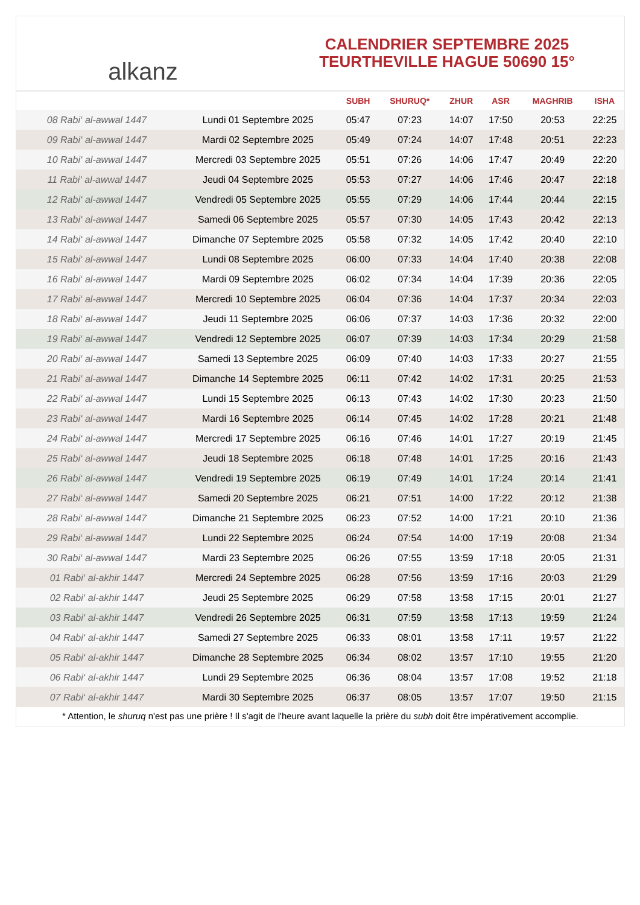alkanz
CALENDRIER SEPTEMBRE 2025
TEURTHEVILLE HAGUE 50690 15°
| | | SUBH | SHURUQ* | ZHUR | ASR | MAGHRIB | ISHA |
| --- | --- | --- | --- | --- | --- | --- | --- |
| 08 Rabi‘ al-awwal 1447 | Lundi 01 Septembre 2025 | 05:47 | 07:23 | 14:07 | 17:50 | 20:53 | 22:25 |
| 09 Rabi‘ al-awwal 1447 | Mardi 02 Septembre 2025 | 05:49 | 07:24 | 14:07 | 17:48 | 20:51 | 22:23 |
| 10 Rabi‘ al-awwal 1447 | Mercredi 03 Septembre 2025 | 05:51 | 07:26 | 14:06 | 17:47 | 20:49 | 22:20 |
| 11 Rabi‘ al-awwal 1447 | Jeudi 04 Septembre 2025 | 05:53 | 07:27 | 14:06 | 17:46 | 20:47 | 22:18 |
| 12 Rabi‘ al-awwal 1447 | Vendredi 05 Septembre 2025 | 05:55 | 07:29 | 14:06 | 17:44 | 20:44 | 22:15 |
| 13 Rabi‘ al-awwal 1447 | Samedi 06 Septembre 2025 | 05:57 | 07:30 | 14:05 | 17:43 | 20:42 | 22:13 |
| 14 Rabi‘ al-awwal 1447 | Dimanche 07 Septembre 2025 | 05:58 | 07:32 | 14:05 | 17:42 | 20:40 | 22:10 |
| 15 Rabi‘ al-awwal 1447 | Lundi 08 Septembre 2025 | 06:00 | 07:33 | 14:04 | 17:40 | 20:38 | 22:08 |
| 16 Rabi‘ al-awwal 1447 | Mardi 09 Septembre 2025 | 06:02 | 07:34 | 14:04 | 17:39 | 20:36 | 22:05 |
| 17 Rabi‘ al-awwal 1447 | Mercredi 10 Septembre 2025 | 06:04 | 07:36 | 14:04 | 17:37 | 20:34 | 22:03 |
| 18 Rabi‘ al-awwal 1447 | Jeudi 11 Septembre 2025 | 06:06 | 07:37 | 14:03 | 17:36 | 20:32 | 22:00 |
| 19 Rabi‘ al-awwal 1447 | Vendredi 12 Septembre 2025 | 06:07 | 07:39 | 14:03 | 17:34 | 20:29 | 21:58 |
| 20 Rabi‘ al-awwal 1447 | Samedi 13 Septembre 2025 | 06:09 | 07:40 | 14:03 | 17:33 | 20:27 | 21:55 |
| 21 Rabi‘ al-awwal 1447 | Dimanche 14 Septembre 2025 | 06:11 | 07:42 | 14:02 | 17:31 | 20:25 | 21:53 |
| 22 Rabi‘ al-awwal 1447 | Lundi 15 Septembre 2025 | 06:13 | 07:43 | 14:02 | 17:30 | 20:23 | 21:50 |
| 23 Rabi‘ al-awwal 1447 | Mardi 16 Septembre 2025 | 06:14 | 07:45 | 14:02 | 17:28 | 20:21 | 21:48 |
| 24 Rabi‘ al-awwal 1447 | Mercredi 17 Septembre 2025 | 06:16 | 07:46 | 14:01 | 17:27 | 20:19 | 21:45 |
| 25 Rabi‘ al-awwal 1447 | Jeudi 18 Septembre 2025 | 06:18 | 07:48 | 14:01 | 17:25 | 20:16 | 21:43 |
| 26 Rabi‘ al-awwal 1447 | Vendredi 19 Septembre 2025 | 06:19 | 07:49 | 14:01 | 17:24 | 20:14 | 21:41 |
| 27 Rabi‘ al-awwal 1447 | Samedi 20 Septembre 2025 | 06:21 | 07:51 | 14:00 | 17:22 | 20:12 | 21:38 |
| 28 Rabi‘ al-awwal 1447 | Dimanche 21 Septembre 2025 | 06:23 | 07:52 | 14:00 | 17:21 | 20:10 | 21:36 |
| 29 Rabi‘ al-awwal 1447 | Lundi 22 Septembre 2025 | 06:24 | 07:54 | 14:00 | 17:19 | 20:08 | 21:34 |
| 30 Rabi‘ al-awwal 1447 | Mardi 23 Septembre 2025 | 06:26 | 07:55 | 13:59 | 17:18 | 20:05 | 21:31 |
| 01 Rabi‘ al-akhir 1447 | Mercredi 24 Septembre 2025 | 06:28 | 07:56 | 13:59 | 17:16 | 20:03 | 21:29 |
| 02 Rabi‘ al-akhir 1447 | Jeudi 25 Septembre 2025 | 06:29 | 07:58 | 13:58 | 17:15 | 20:01 | 21:27 |
| 03 Rabi‘ al-akhir 1447 | Vendredi 26 Septembre 2025 | 06:31 | 07:59 | 13:58 | 17:13 | 19:59 | 21:24 |
| 04 Rabi‘ al-akhir 1447 | Samedi 27 Septembre 2025 | 06:33 | 08:01 | 13:58 | 17:11 | 19:57 | 21:22 |
| 05 Rabi‘ al-akhir 1447 | Dimanche 28 Septembre 2025 | 06:34 | 08:02 | 13:57 | 17:10 | 19:55 | 21:20 |
| 06 Rabi‘ al-akhir 1447 | Lundi 29 Septembre 2025 | 06:36 | 08:04 | 13:57 | 17:08 | 19:52 | 21:18 |
| 07 Rabi‘ al-akhir 1447 | Mardi 30 Septembre 2025 | 06:37 | 08:05 | 13:57 | 17:07 | 19:50 | 21:15 |
* Attention, le shuruq n'est pas une prière ! Il s'agit de l'heure avant laquelle la prière du subh doit être impérativement accomplie.